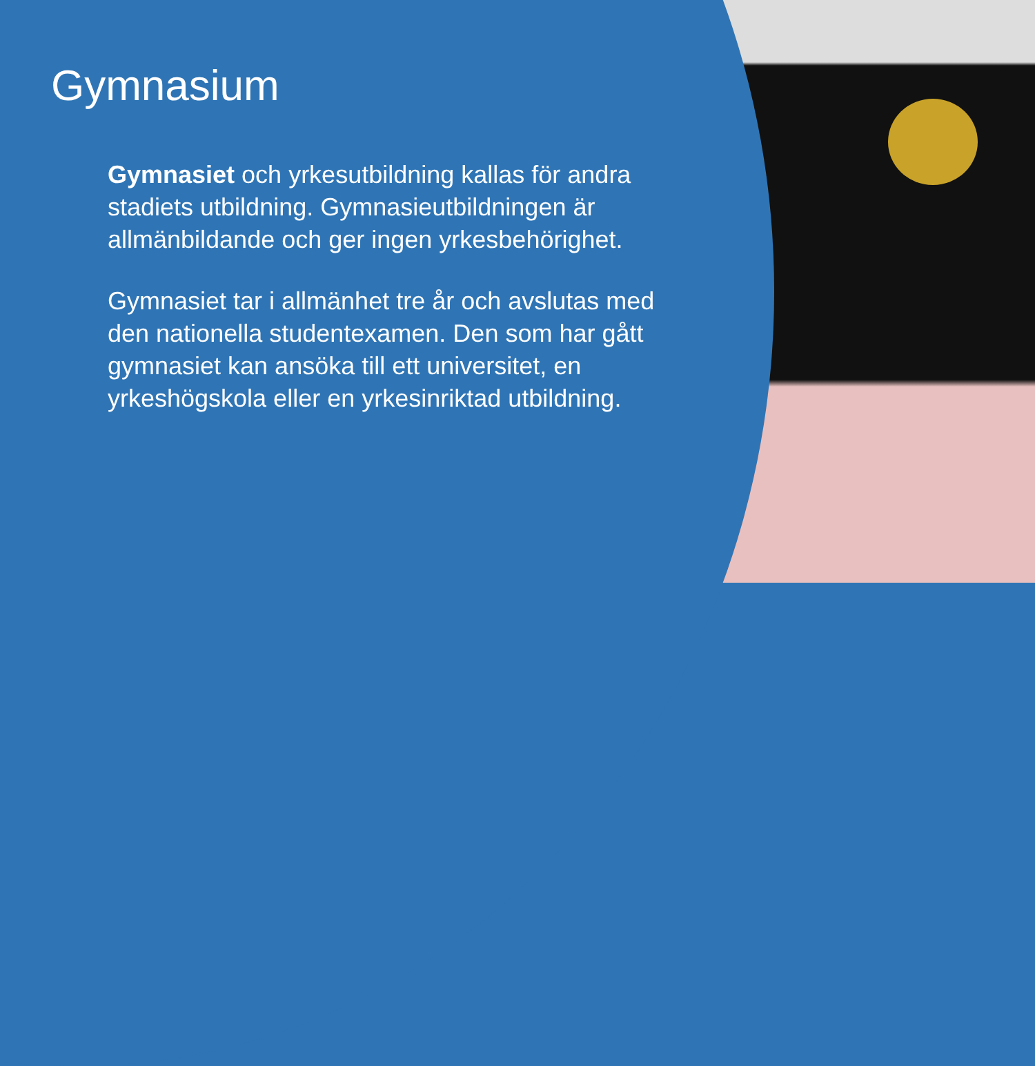Gymnasium
Gymnasiet och yrkesutbildning kallas för andra stadiets utbildning. Gymnasieutbildningen är allmänbildande och ger ingen yrkesbehörighet.
Gymnasiet tar i allmänhet tre år och avslutas med den nationella studentexamen. Den som har gått gymnasiet kan ansöka till ett universitet, en yrkeshögskola eller en yrkesinriktad utbildning.